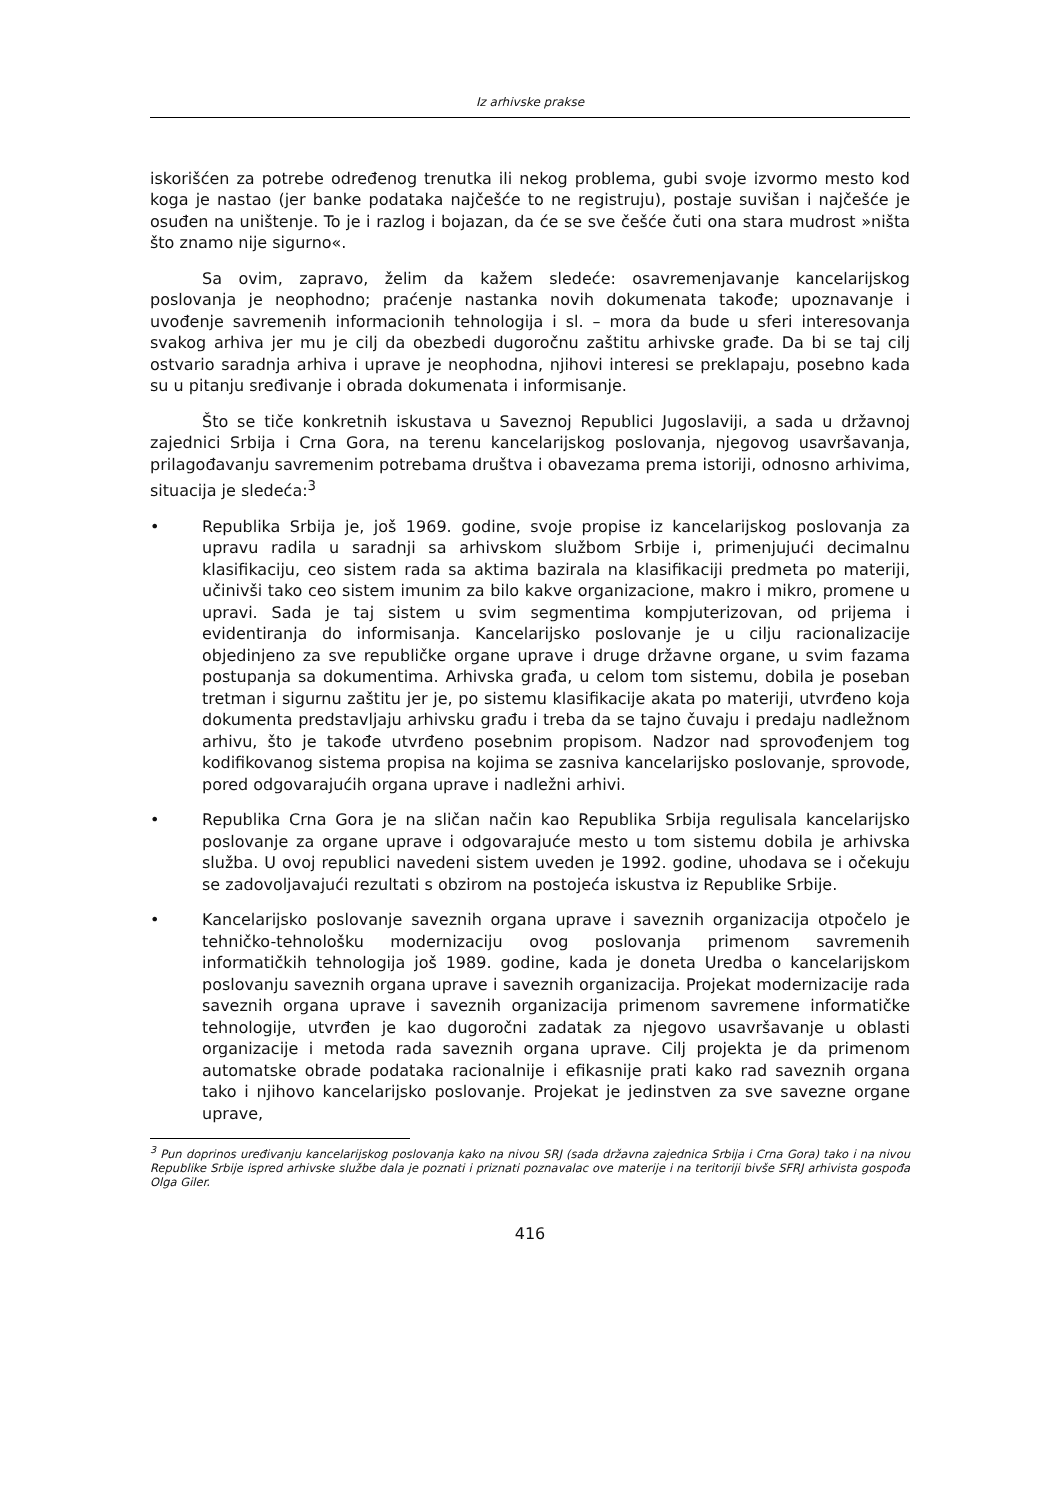Iz arhivske prakse
iskorišćen za potrebe određenog trenutka ili nekog problema, gubi svoje izvormo mesto kod koga je nastao (jer banke podataka najčešće to ne registruju), postaje suvišan i najčešće je osuđen na uništenje. To je i razlog i bojazan, da će se sve češće čuti ona stara mudrost »ništa što znamo nije sigurno«.
Sa ovim, zapravo, želim da kažem sledeće: osavremenjavanje kancelarijskog poslovanja je neophodno; praćenje nastanka novih dokumenata takođe; upoznavanje i uvođenje savremenih informacionih tehnologija i sl. – mora da bude u sferi interesovanja svakog arhiva jer mu je cilj da obezbedi dugoročnu zaštitu arhivske građe. Da bi se taj cilj ostvario saradnja arhiva i uprave je neophodna, njihovi interesi se preklapaju, posebno kada su u pitanju sređivanje i obrada dokumenata i informisanje.
Što se tiče konkretnih iskustava u Saveznoj Republici Jugoslaviji, a sada u državnoj zajednici Srbija i Crna Gora, na terenu kancelarijskog poslovanja, njegovog usavršavanja, prilagođavanju savremenim potrebama društva i obavezama prema istoriji, odnosno arhivima, situacija je sledeća:<sup>3</sup>
• Republika Srbija je, još 1969. godine, svoje propise iz kancelarijskog poslovanja za upravu radila u saradnji sa arhivskom službom Srbije i, primenjujući decimalnu klasifikaciju, ceo sistem rada sa aktima bazirala na klasifikaciji predmeta po materiji, učinivši tako ceo sistem imunim za bilo kakve organizacione, makro i mikro, promene u upravi. Sada je taj sistem u svim segmentima kompjuterizovan, od prijema i evidentiranja do informisanja. Kancelarijsko poslovanje je u cilju racionalizacije objedinjeno za sve republičke organe uprave i druge državne organe, u svim fazama postupanja sa dokumentima. Arhivska građa, u celom tom sistemu, dobila je poseban tretman i sigurnu zaštitu jer je, po sistemu klasifikacije akata po materiji, utvrđeno koja dokumenta predstavljaju arhivsku građu i treba da se tajno čuvaju i predaju nadležnom arhivu, što je takođe utvrđeno posebnim propisom. Nadzor nad sprovođenjem tog kodifikovanog sistema propisa na kojima se zasniva kancelarijsko poslovanje, sprovode, pored odgovarajućih organa uprave i nadležni arhivi.
• Republika Crna Gora je na sličan način kao Republika Srbija regulisala kancelarijsko poslovanje za organe uprave i odgovarajuće mesto u tom sistemu dobila je arhivska služba. U ovoj republici navedeni sistem uveden je 1992. godine, uhodava se i očekuju se zadovoljavajući rezultati s obzirom na postojeća iskustva iz Republike Srbije.
• Kancelarijsko poslovanje saveznih organa uprave i saveznih organizacija otpočelo je tehničko-tehnološku modernizaciju ovog poslovanja primenom savremenih informatičkih tehnologija još 1989. godine, kada je doneta Uredba o kancelarijskom poslovanju saveznih organa uprave i saveznih organizacija. Projekat modernizacije rada saveznih organa uprave i saveznih organizacija primenom savremene informatičke tehnologije, utvrđen je kao dugoročni zadatak za njegovo usavršavanje u oblasti organizacije i metoda rada saveznih organa uprave. Cilj projekta je da primenom automatske obrade podataka racionalnije i efikasnije prati kako rad saveznih organa tako i njihovo kancelarijsko poslovanje. Projekat je jedinstven za sve savezne organe uprave,
<sup>3</sup> Pun doprinos uređivanju kancelarijskog poslovanja kako na nivou SRJ (sada državna zajednica Srbija i Crna Gora) tako i na nivou Republike Srbije ispred arhivske službe dala je poznati i priznati poznavalac ove materije i na teritoriji bivše SFRJ arhivista gospođa Olga Giler.
416